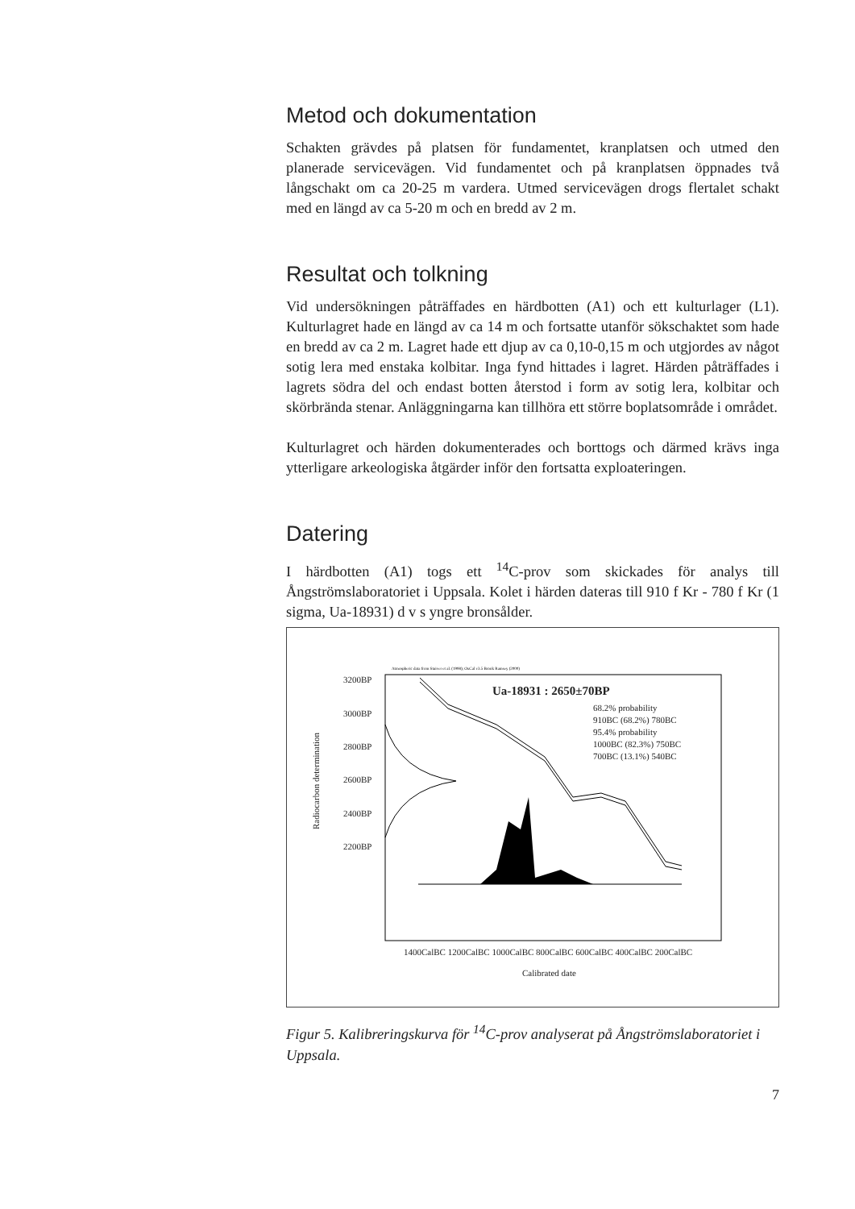Metod och dokumentation
Schakten grävdes på platsen för fundamentet, kranplatsen och utmed den planerade servicevägen. Vid fundamentet och på kranplatsen öppnades två långschakt om ca 20-25 m vardera. Utmed servicevägen drogs flertalet schakt med en längd av ca 5-20 m och en bredd av 2 m.
Resultat och tolkning
Vid undersökningen påträffades en härdbotten (A1) och ett kulturlager (L1). Kulturlagret hade en längd av ca 14 m och fortsatte utanför sökschaktet som hade en bredd av ca 2 m. Lagret hade ett djup av ca 0,10-0,15 m och utgjordes av något sotig lera med enstaka kolbitar. Inga fynd hittades i lagret. Härden påträffades i lagrets södra del och endast botten återstod i form av sotig lera, kolbitar och skörbrända stenar. Anläggningarna kan tillhöra ett större boplatsområde i området.
Kulturlagret och härden dokumenterades och borttogs och därmed krävs inga ytterligare arkeologiska åtgärder inför den fortsatta exploateringen.
Datering
I härdbotten (A1) togs ett <sup>14</sup>C-prov som skickades för analys till Ångströmslaboratoriet i Uppsala. Kolet i härden dateras till 910 f Kr - 780 f Kr (1 sigma, Ua-18931) d v s yngre bronsålder.
Atmospheric data from Stuiver et al. (1998); OxCal v3.5 Bronk Ramsey (2000)
3200BP
3000BP
2800BP
2600BP
2400BP
2200BP
Ua-18931 : 2650±70BP
68.2% probability
910BC (68.2%) 780BC
95.4% probability
1000BC (82.3%) 750BC
700BC (13.1%) 540BC
1400CalBC 1200CalBC 1000CalBC 800CalBC 600CalBC 400CalBC 200CalBC
Calibrated date
Radiocarbon determination
Figur 5. Kalibreringskurva för <sup>14</sup>C-prov analyserat på Ångströmslaboratoriet i Uppsala.
7